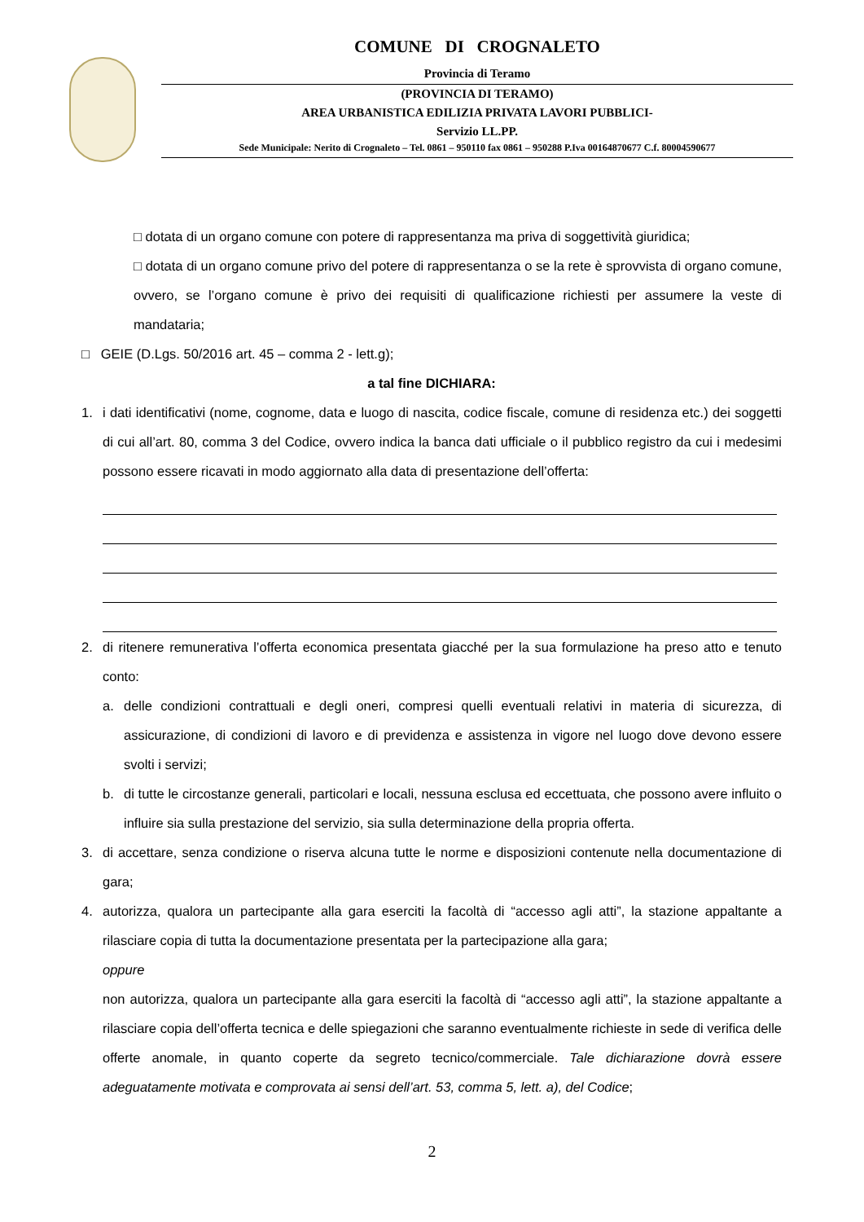COMUNE DI CROGNALETO
Provincia di Teramo
(PROVINCIA DI TERAMO)
AREA URBANISTICA EDILIZIA PRIVATA LAVORI PUBBLICI-
Servizio LL.PP.
Sede Municipale: Nerito di Crognaleto – Tel. 0861 – 950110 fax 0861 – 950288 P.Iva 00164870677 C.f. 80004590677
□ dotata di un organo comune con potere di rappresentanza ma priva di soggettività giuridica;
□ dotata di un organo comune privo del potere di rappresentanza o se la rete è sprovvista di organo comune, ovvero, se l’organo comune è privo dei requisiti di qualificazione richiesti per assumere la veste di mandataria;
□ GEIE (D.Lgs. 50/2016 art. 45 – comma 2 - lett.g);
a tal fine DICHIARA:
1. i dati identificativi (nome, cognome, data e luogo di nascita, codice fiscale, comune di residenza etc.) dei soggetti di cui all’art. 80, comma 3 del Codice, ovvero indica la banca dati ufficiale o il pubblico registro da cui i medesimi possono essere ricavati in modo aggiornato alla data di presentazione dell’offerta:
2. di ritenere remunerativa l’offerta economica presentata giacché per la sua formulazione ha preso atto e tenuto conto:
a. delle condizioni contrattuali e degli oneri, compresi quelli eventuali relativi in materia di sicurezza, di assicurazione, di condizioni di lavoro e di previdenza e assistenza in vigore nel luogo dove devono essere svolti i servizi;
b. di tutte le circostanze generali, particolari e locali, nessuna esclusa ed eccettuata, che possono avere influito o influire sia sulla prestazione del servizio, sia sulla determinazione della propria offerta.
3. di accettare, senza condizione o riserva alcuna tutte le norme e disposizioni contenute nella documentazione di gara;
4. autorizza, qualora un partecipante alla gara eserciti la facoltà di “accesso agli atti”, la stazione appaltante a rilasciare copia di tutta la documentazione presentata per la partecipazione alla gara;
oppure
non autorizza, qualora un partecipante alla gara eserciti la facoltà di “accesso agli atti”, la stazione appaltante a rilasciare copia dell’offerta tecnica e delle spiegazioni che saranno eventualmente richieste in sede di verifica delle offerte anomale, in quanto coperte da segreto tecnico/commerciale. Tale dichiarazione dovrà essere adeguatamente motivata e comprovata ai sensi dell’art. 53, comma 5, lett. a), del Codice;
2